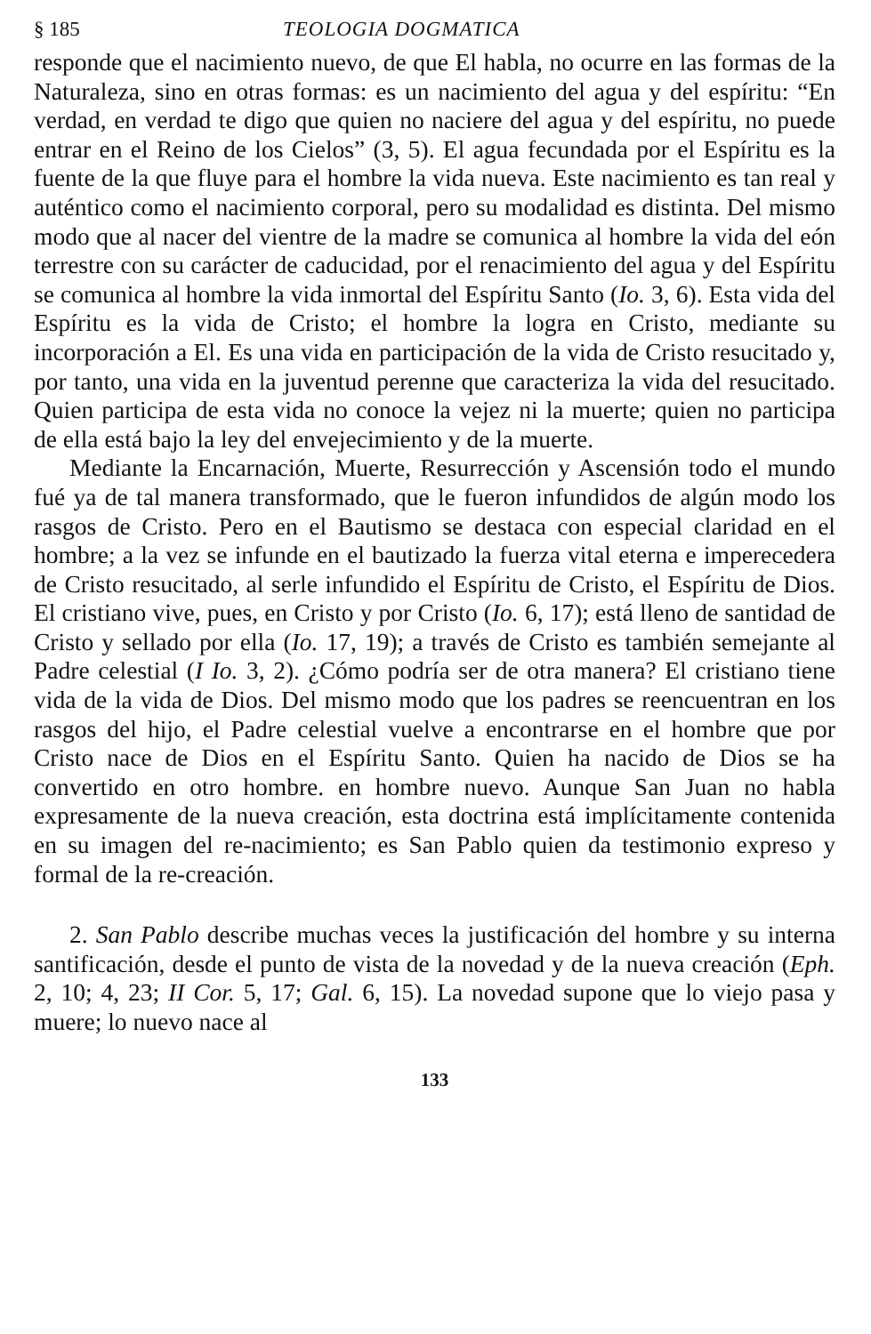§ 185 TEOLOGIA DOGMATICA
responde que el nacimiento nuevo, de que El habla, no ocurre en las formas de la Naturaleza, sino en otras formas: es un nacimiento del agua y del espíritu: “En verdad, en verdad te digo que quien no naciere del agua y del espíritu, no puede entrar en el Reino de los Cielos” (3, 5). El agua fecundada por el Espíritu es la fuente de la que fluye para el hombre la vida nueva. Este nacimiento es tan real y auténtico como el nacimiento corporal, pero su modalidad es distinta. Del mismo modo que al nacer del vientre de la madre se comunica al hombre la vida del eón terrestre con su carácter de caducidad, por el renacimiento del agua y del Espíritu se comunica al hombre la vida inmortal del Espíritu Santo (Io. 3, 6). Esta vida del Espíritu es la vida de Cristo; el hombre la logra en Cristo, mediante su incorporación a El. Es una vida en participación de la vida de Cristo resucitado y, por tanto, una vida en la juventud perenne que caracteriza la vida del resucitado. Quien participa de esta vida no conoce la vejez ni la muerte; quien no participa de ella está bajo la ley del envejecimiento y de la muerte.
Mediante la Encarnación, Muerte, Resurrección y Ascensión todo el mundo fué ya de tal manera transformado, que le fueron infundidos de algún modo los rasgos de Cristo. Pero en el Bautismo se destaca con especial claridad en el hombre; a la vez se infunde en el bautizado la fuerza vital eterna e imperecedera de Cristo resucitado, al serle infundido el Espíritu de Cristo, el Espíritu de Dios. El cristiano vive, pues, en Cristo y por Cristo (Io. 6, 17); está lleno de santidad de Cristo y sellado por ella (Io. 17, 19); a través de Cristo es también semejante al Padre celestial (I Io. 3, 2). ¿Cómo podría ser de otra manera? El cristiano tiene vida de la vida de Dios. Del mismo modo que los padres se reencuentran en los rasgos del hijo, el Padre celestial vuelve a encontrarse en el hombre que por Cristo nace de Dios en el Espíritu Santo. Quien ha nacido de Dios se ha convertido en otro hombre. en hombre nuevo. Aunque San Juan no habla expresamente de la nueva creación, esta doctrina está implícitamente contenida en su imagen del re-nacimiento; es San Pablo quien da testimonio expreso y formal de la re-creación.
2. San Pablo describe muchas veces la justificación del hombre y su interna santificación, desde el punto de vista de la novedad y de la nueva creación (Eph. 2, 10; 4, 23; II Cor. 5, 17; Gal. 6, 15). La novedad supone que lo viejo pasa y muere; lo nuevo nace al
133